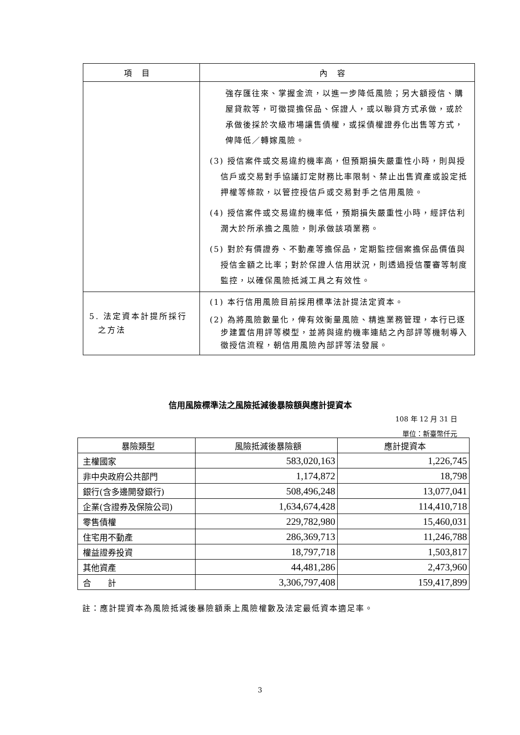| 項目 | 內容 |
| --- | --- |
| | 強存匯往來、掌握金流，以進一步降低風險；另大額授信、購屋貸款等，可徵提擔保品、保證人，或以聯貸方式承做，或於承做後採於次級市場讓售債權，或採債權證券化出售等方式，俾降低／轉嫁風險。 (3) 授信案件或交易違約機率高，但預期損失嚴重性小時，則與授信戶或交易對手協議訂定財務比率限制、禁止出售資產或設定抵押權等條款，以管控授信戶或交易對手之信用風險。 (4) 授信案件或交易違約機率低，預期損失嚴重性小時，經評估利潤大於所承擔之風險，則承做該項業務。 (5) 對於有價證券、不動產等擔保品，定期監控個案擔保品價值與授信金額之比率；對於保證人信用狀況，則透過授信覆審等制度監控，以確保風險抵減工具之有效性。 |
| 5. 法定資本計提所採行之方法 | (1) 本行信用風險目前採用標準法計提法定資本。 (2) 為將風險數量化，俾有效衡量風險、精進業務管理，本行已逐步建置信用評等模型，並將與違約機率連結之內部評等機制導入徵授信流程，朝信用風險內部評等法發展。 |
信用風險標準法之風險抵減後暴險額與應計提資本
108 年 12 月 31 日
單位：新臺幣仟元
| 暴險類型 | 風險抵減後暴險額 | 應計提資本 |
| --- | --- | --- |
| 主權國家 | 583,020,163 | 1,226,745 |
| 非中央政府公共部門 | 1,174,872 | 18,798 |
| 銀行(含多邊開發銀行) | 508,496,248 | 13,077,041 |
| 企業(含證券及保險公司) | 1,634,674,428 | 114,410,718 |
| 零售債權 | 229,782,980 | 15,460,031 |
| 住宅用不動產 | 286,369,713 | 11,246,788 |
| 權益證券投資 | 18,797,718 | 1,503,817 |
| 其他資產 | 44,481,286 | 2,473,960 |
| 合 計 | 3,306,797,408 | 159,417,899 |
註：應計提資本為風險抵減後暴險額乘上風險權數及法定最低資本適足率。
3